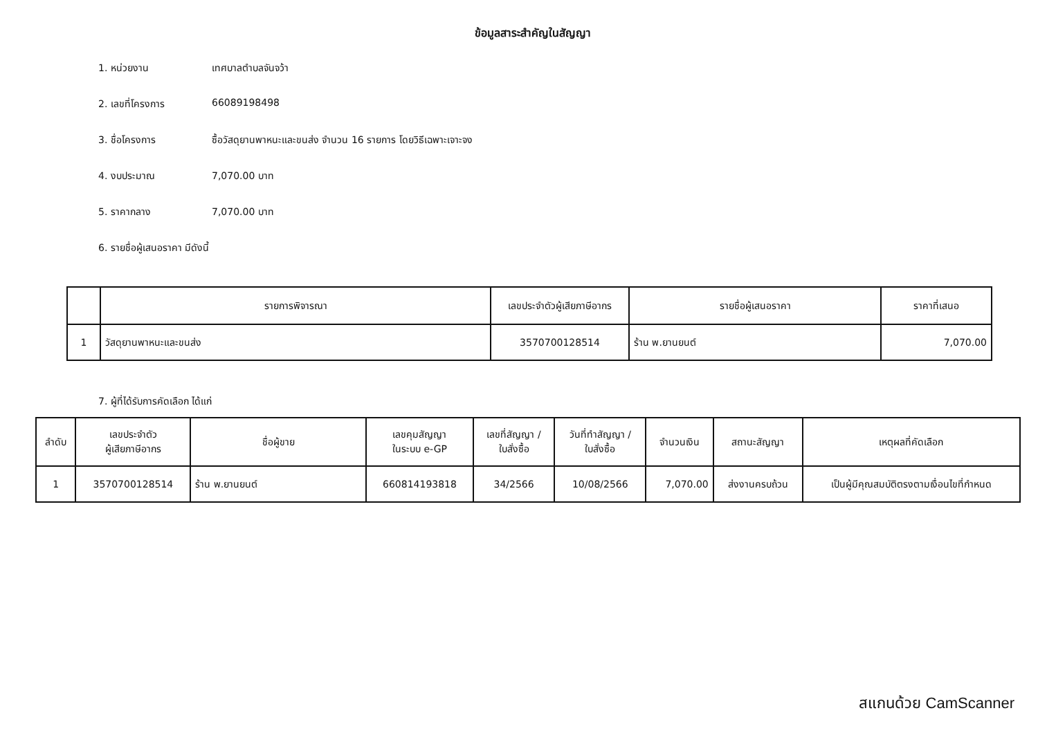ข้อมูลสาระสำคัญในสัญญา
1. หน่วยงาน เทศบาลตำบลจันจว้า
2. เลขที่โครงการ 66089198498
3. ชื่อโครงการ ซื้อวัสดุยานพาหนะและขนส่ง จำนวน 16 รายการ โดยวิธีเฉพาะเจาะจง
4. งบประมาณ 7,070.00 บาท
5. ราคากลาง 7,070.00 บาท
6. รายชื่อผู้เสนอราคา มีดังนี้
| | รายการพิจารณา | เลขประจำตัวผู้เสียภาษีอากร | รายชื่อผู้เสนอราคา | ราคาที่เสนอ |
| --- | --- | --- | --- | --- |
| 1 | วัสดุยานพาหนะและขนส่ง | 3570700128514 | ร้าน พ.ยานยนต์ | 7,070.00 |
7. ผู้ที่ได้รับการคัดเลือก ได้แก่
| ลำดับ | เลขประจำตัว ผู้เสียภาษีอากร | ชื่อผู้ขาย | เลขคุมสัญญา ในระบบ e-GP | เลขที่สัญญา / ใบสั่งซื้อ | วันที่ทำสัญญา / ใบสั่งซื้อ | จำนวนเงิน | สถานะสัญญา | เหตุผลที่คัดเลือก |
| --- | --- | --- | --- | --- | --- | --- | --- | --- |
| 1 | 3570700128514 | ร้าน พ.ยานยนต์ | 660814193818 | 34/2566 | 10/08/2566 | 7,070.00 | ส่งงานครบถ้วน | เป็นผู้มีคุณสมบัติตรงตามเงื่อนไขที่กำหนด |
สแกนด้วย CamScanner